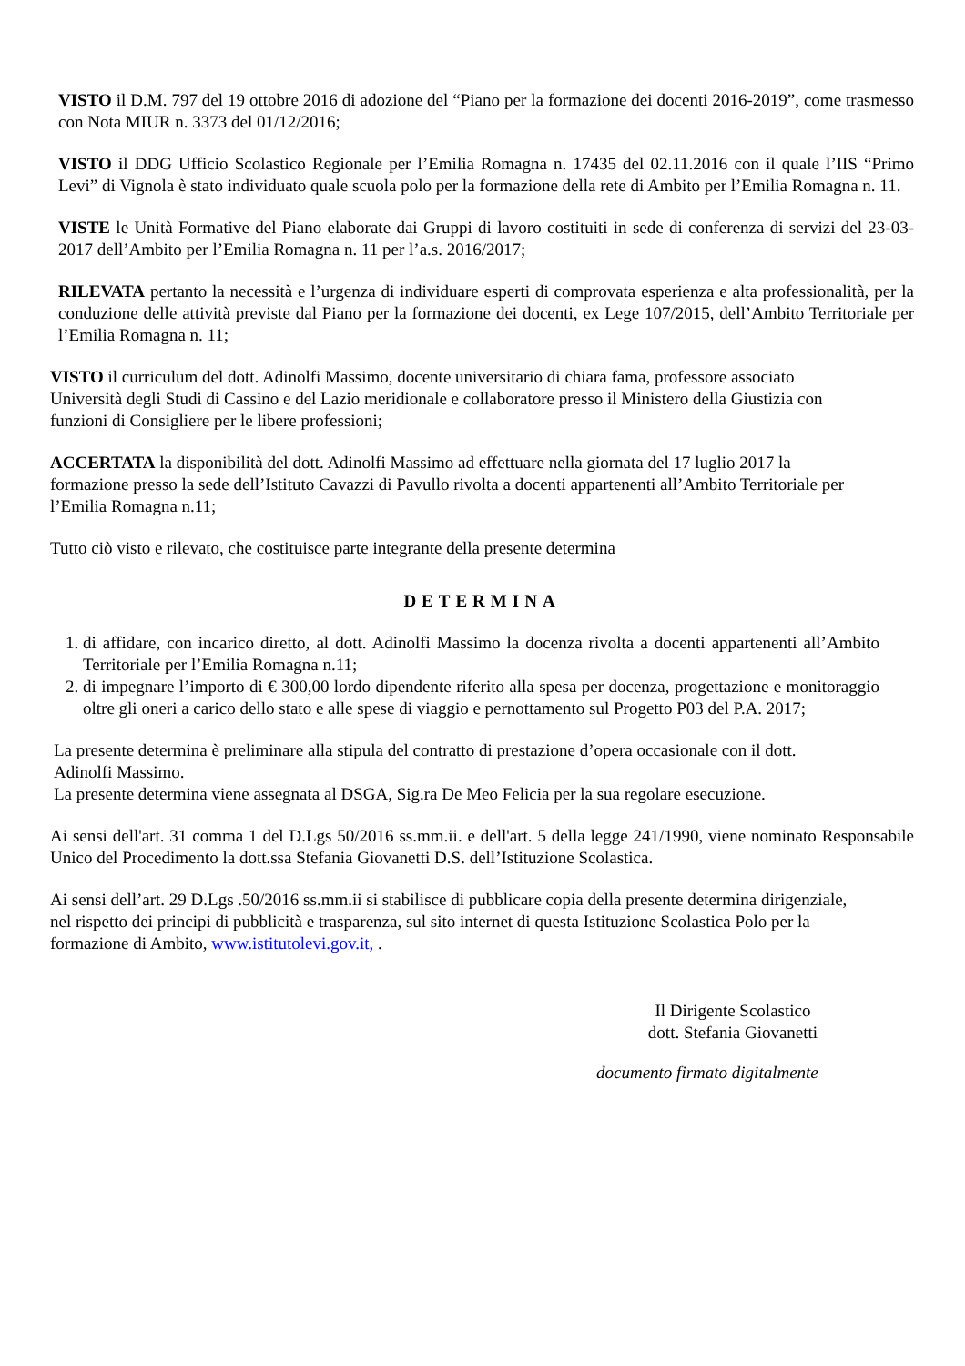VISTO il D.M. 797 del 19 ottobre 2016 di adozione del “Piano per la formazione dei docenti 2016-2019”, come trasmesso con Nota MIUR n. 3373 del 01/12/2016;
VISTO il DDG Ufficio Scolastico Regionale per l’Emilia Romagna n. 17435 del 02.11.2016 con il quale l’IIS “Primo Levi” di Vignola è stato individuato quale scuola polo per la formazione della rete di Ambito per l’Emilia Romagna n. 11.
VISTE le Unità Formative del Piano elaborate dai Gruppi di lavoro costituiti in sede di conferenza di servizi del 23-03-2017 dell’Ambito per l’Emilia Romagna n. 11 per l’a.s. 2016/2017;
RILEVATA pertanto la necessità e l’urgenza di individuare esperti di comprovata esperienza e alta professionalità, per la conduzione delle attività previste dal Piano per la formazione dei docenti, ex Lege 107/2015, dell’Ambito Territoriale per l’Emilia Romagna n. 11;
VISTO il curriculum del dott. Adinolfi Massimo, docente universitario di chiara fama, professore associato Università degli Studi di Cassino e del Lazio meridionale e collaboratore presso il Ministero della Giustizia con funzioni di Consigliere per le libere professioni;
ACCERTATA la disponibilità del dott. Adinolfi Massimo ad effettuare nella giornata del 17 luglio 2017 la formazione presso la sede dell’Istituto Cavazzi di Pavullo rivolta a docenti appartenenti all’Ambito Territoriale per l’Emilia Romagna n.11;
Tutto ciò visto e rilevato, che costituisce parte integrante della presente determina
DETERMINA
1. di affidare, con incarico diretto, al dott. Adinolfi Massimo la docenza rivolta a docenti appartenenti all’Ambito Territoriale per l’Emilia Romagna n.11;
2. di impegnare l’importo di € 300,00 lordo dipendente riferito alla spesa per docenza, progettazione e monitoraggio oltre gli oneri a carico dello stato e alle spese di viaggio e pernottamento sul Progetto P03 del P.A. 2017;
La presente determina è preliminare alla stipula del contratto di prestazione d’opera occasionale con il dott. Adinolfi Massimo.
La presente determina viene assegnata al DSGA, Sig.ra De Meo Felicia per la sua regolare esecuzione.
Ai sensi dell'art. 31 comma 1 del D.Lgs 50/2016 ss.mm.ii. e dell'art. 5 della legge 241/1990, viene nominato Responsabile Unico del Procedimento la dott.ssa Stefania Giovanetti D.S. dell’Istituzione Scolastica.
Ai sensi dell’art. 29 D.Lgs .50/2016 ss.mm.ii si stabilisce di pubblicare copia della presente determina dirigenziale, nel rispetto dei principi di pubblicità e trasparenza, sul sito internet di questa Istituzione Scolastica Polo per la formazione di Ambito, www.istitutolevi.gov.it, .
Il Dirigente Scolastico
dott. Stefania Giovanetti
documento firmato digitalmente